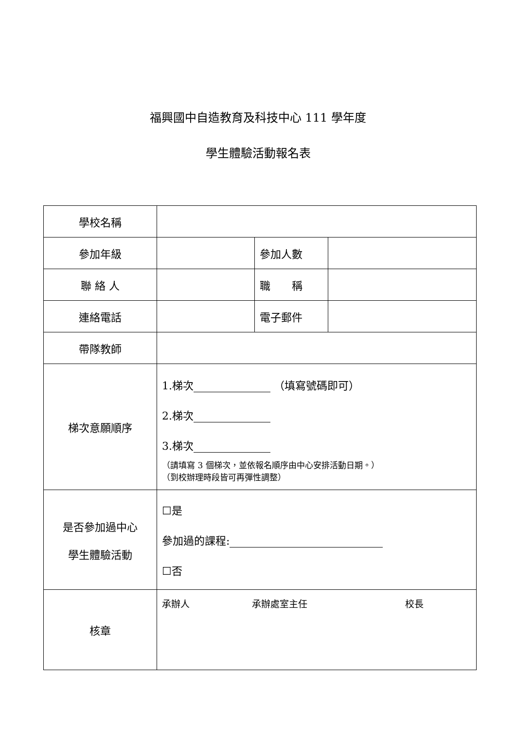福興國中自造教育及科技中心 111 學年度
學生體驗活動報名表
| 學校名稱 | | | |
| 參加年級 | | 參加人數 | |
| 聯 絡 人 | | 職 稱 | |
| 連絡電話 | | 電子郵件 | |
| 帶隊教師 | | | |
| 梯次意願順序 | 1.梯次 （填寫號碼即可） 2.梯次 3.梯次 （請填寫 3 個梯次，並依報名順序由中心安排活動日期。） （到校辦理時段皆可再彈性調整） | | |
| 是否參加過中心 學生體驗活動 | ☐是 參加過的課程: ☐否 | | |
| 核章 | 承辦人 承辦處室主任 校長 | | |